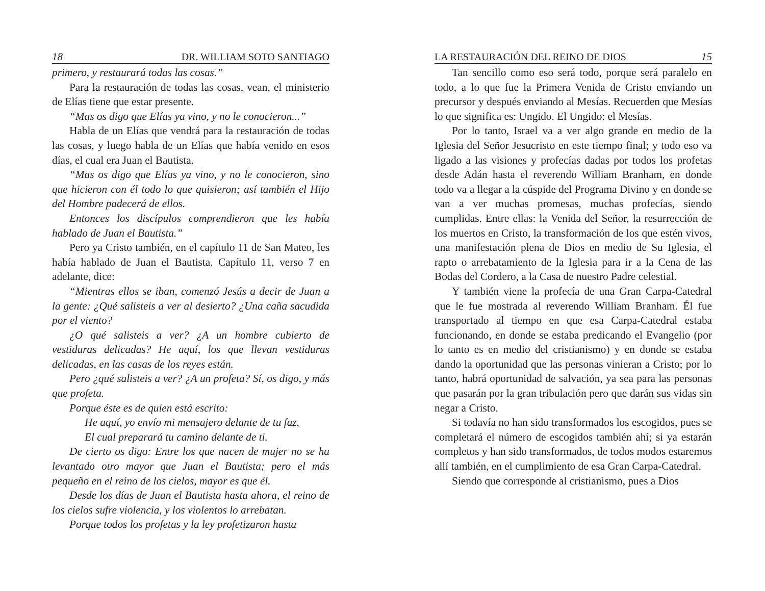18 DR. WILLIAM SOTO SANTIAGO
primero, y restaurará todas las cosas.”
Para la restauración de todas las cosas, vean, el ministerio de Elías tiene que estar presente.
“Mas os digo que Elías ya vino, y no le conocieron...”
Habla de un Elías que vendrá para la restauración de todas las cosas, y luego habla de un Elías que había venido en esos días, el cual era Juan el Bautista.
“Mas os digo que Elías ya vino, y no le conocieron, sino que hicieron con él todo lo que quisieron; así también el Hijo del Hombre padecerá de ellos.
Entonces los discípulos comprendieron que les había hablado de Juan el Bautista.”
Pero ya Cristo también, en el capítulo 11 de San Mateo, les había hablado de Juan el Bautista. Capítulo 11, verso 7 en adelante, dice:
“Mientras ellos se iban, comenzó Jesús a decir de Juan a la gente: ¿Qué salisteis a ver al desierto? ¿Una caña sacudida por el viento?
¿O qué salisteis a ver? ¿A un hombre cubierto de vestiduras delicadas? He aquí, los que llevan vestiduras delicadas, en las casas de los reyes están.
Pero ¿qué salisteis a ver? ¿A un profeta? Sí, os digo, y más que profeta.
Porque éste es de quien está escrito:
He aquí, yo envío mi mensajero delante de tu faz,
El cual preparará tu camino delante de ti.
De cierto os digo: Entre los que nacen de mujer no se ha levantado otro mayor que Juan el Bautista; pero el más pequeño en el reino de los cielos, mayor es que él.
Desde los días de Juan el Bautista hasta ahora, el reino de los cielos sufre violencia, y los violentos lo arrebatan.
Porque todos los profetas y la ley profetizaron hasta
LA RESTAURACIÓN DEL REINO DE DIOS 15
Tan sencillo como eso será todo, porque será paralelo en todo, a lo que fue la Primera Venida de Cristo enviando un precursor y después enviando al Mesías. Recuerden que Mesías lo que significa es: Ungido. El Ungido: el Mesías.
Por lo tanto, Israel va a ver algo grande en medio de la Iglesia del Señor Jesucristo en este tiempo final; y todo eso va ligado a las visiones y profecías dadas por todos los profetas desde Adán hasta el reverendo William Branham, en donde todo va a llegar a la cúspide del Programa Divino y en donde se van a ver muchas promesas, muchas profecías, siendo cumplidas. Entre ellas: la Venida del Señor, la resurrección de los muertos en Cristo, la transformación de los que estén vivos, una manifestación plena de Dios en medio de Su Iglesia, el rapto o arrebatamiento de la Iglesia para ir a la Cena de las Bodas del Cordero, a la Casa de nuestro Padre celestial.
Y también viene la profecía de una Gran Carpa-Catedral que le fue mostrada al reverendo William Branham. Él fue transportado al tiempo en que esa Carpa-Catedral estaba funcionando, en donde se estaba predicando el Evangelio (por lo tanto es en medio del cristianismo) y en donde se estaba dando la oportunidad que las personas vinieran a Cristo; por lo tanto, habrá oportunidad de salvación, ya sea para las personas que pasarán por la gran tribulación pero que darán sus vidas sin negar a Cristo.
Si todavía no han sido transformados los escogidos, pues se completará el número de escogidos también ahí; si ya estarán completos y han sido transformados, de todos modos estaremos allí también, en el cumplimiento de esa Gran Carpa-Catedral.
Siendo que corresponde al cristianismo, pues a Dios